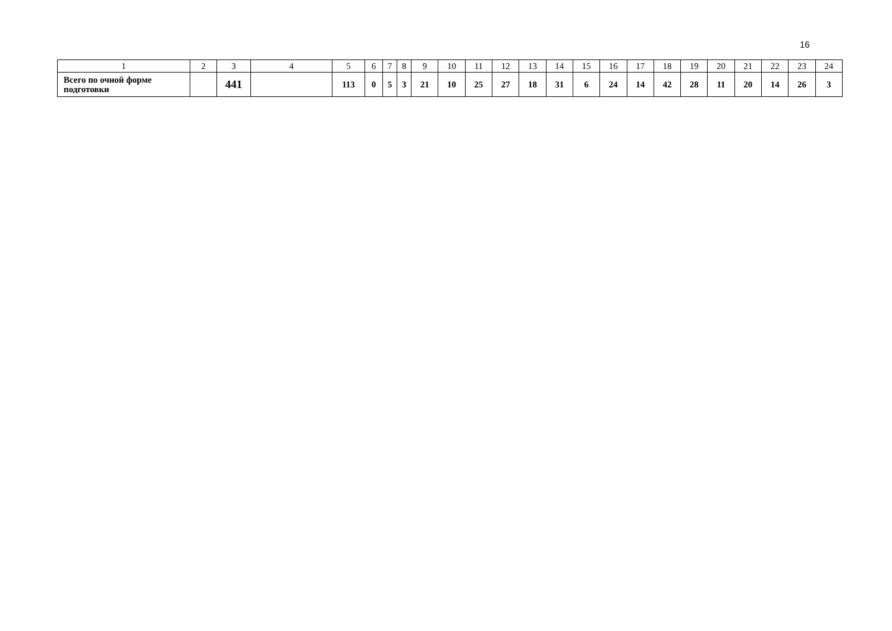16
| 1 | 2 | 3 | 4 | 5 | 6 | 7 | 8 | 9 | 10 | 11 | 12 | 13 | 14 | 15 | 16 | 17 | 18 | 19 | 20 | 21 | 22 | 23 | 24 |
| Всего по очной форме подготовки | | 441 | | 113 | 0 | 5 | 3 | 21 | 10 | 25 | 27 | 18 | 31 | 6 | 24 | 14 | 42 | 28 | 11 | 20 | 14 | 26 | 3 |